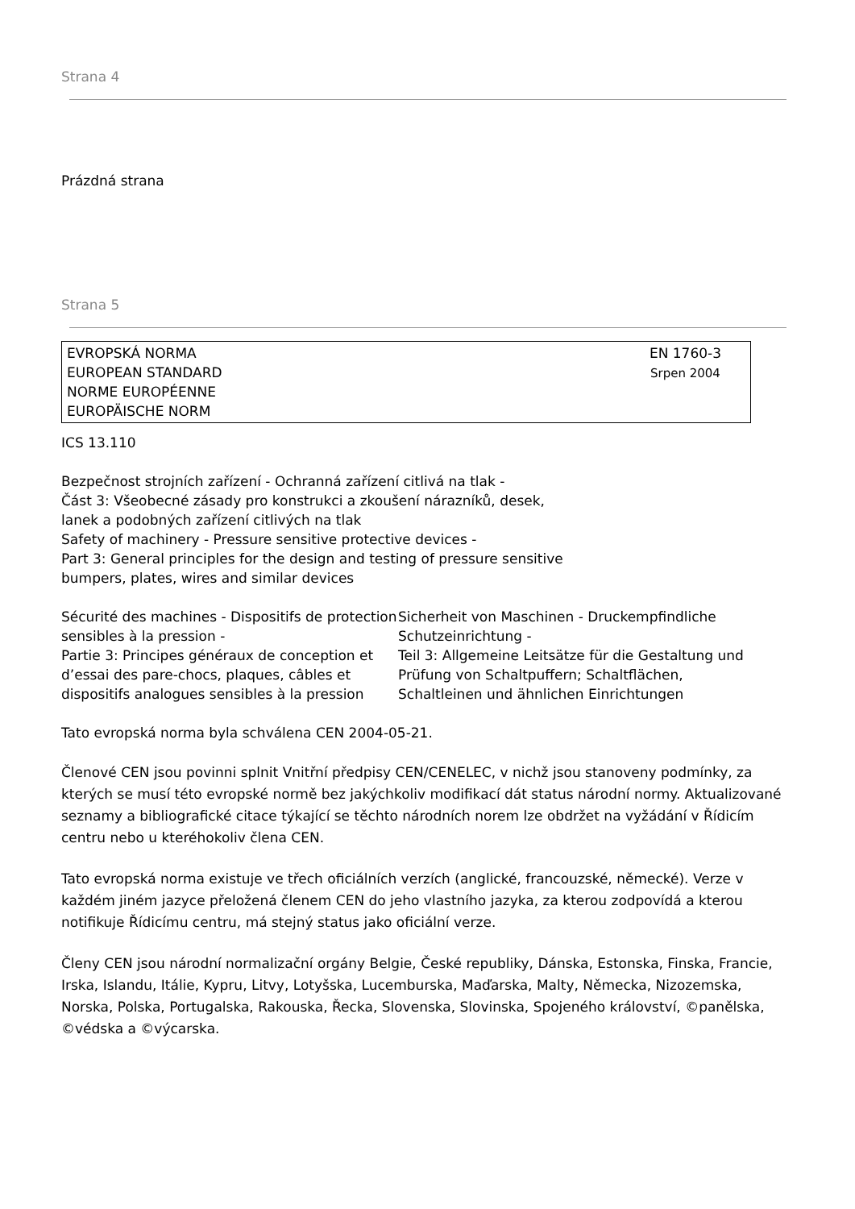Strana 4
Prázdná strana
Strana 5
EVROPSKÁ NORMA
EUROPEAN STANDARD
NORME EUROPÉENNE
EUROPÄISCHE NORM
EN 1760-3
Srpen 2004
ICS 13.110
Bezpečnost strojních zařízení - Ochranná zařízení citlivá na tlak -
Část 3: Všeobecné zásady pro konstrukci a zkoušení nárazníků, desek,
lanek a podobných zařízení citlivých na tlak
Safety of machinery - Pressure sensitive protective devices -
Part 3: General principles for the design and testing of pressure sensitive
bumpers, plates, wires and similar devices
Sécurité des machines - Dispositifs de protection
sensibles à la pression -
Partie 3: Principes généraux de conception et d’essai des pare-chocs, plaques, câbles et dispositifs analogues sensibles à la pression
Sicherheit von Maschinen - Druckempfindliche Schutzeinrichtung -
Teil 3: Allgemeine Leitsätze für die Gestaltung und Prüfung von Schaltpuffern; Schaltflächen, Schaltleinen und ähnlichen Einrichtungen
Tato evropská norma byla schválena CEN 2004-05-21.
Členové CEN jsou povinni splnit Vnitřní předpisy CEN/CENELEC, v nichž jsou stanoveny podmínky, za kterých se musí této evropské normě bez jakýchkoliv modifikací dát status národní normy. Aktualizované seznamy a bibliografické citace týkající se těchto národních norem lze obdržet na vyžádání v Řídicím centru nebo u kteréhokoliv člena CEN.
Tato evropská norma existuje ve třech oficiálních verzích (anglické, francouzské, německé). Verze v každém jiném jazyce přeložená členem CEN do jeho vlastního jazyka, za kterou zodpovídá a kterou notifikuje Řídicímu centru, má stejný status jako oficiální verze.
Členy CEN jsou národní normalizační orgány Belgie, České republiky, Dánska, Estonska, Finska, Francie, Irska, Islandu, Itálie, Kypru, Litvy, Lotyšska, Lucemburska, Maďarska, Malty, Německa, Nizozemska, Norska, Polska, Portugalska, Rakouska, Řecka, Slovenska, Slovinska, Spojeného království, ©panělska, ©védska a ©výcarska.